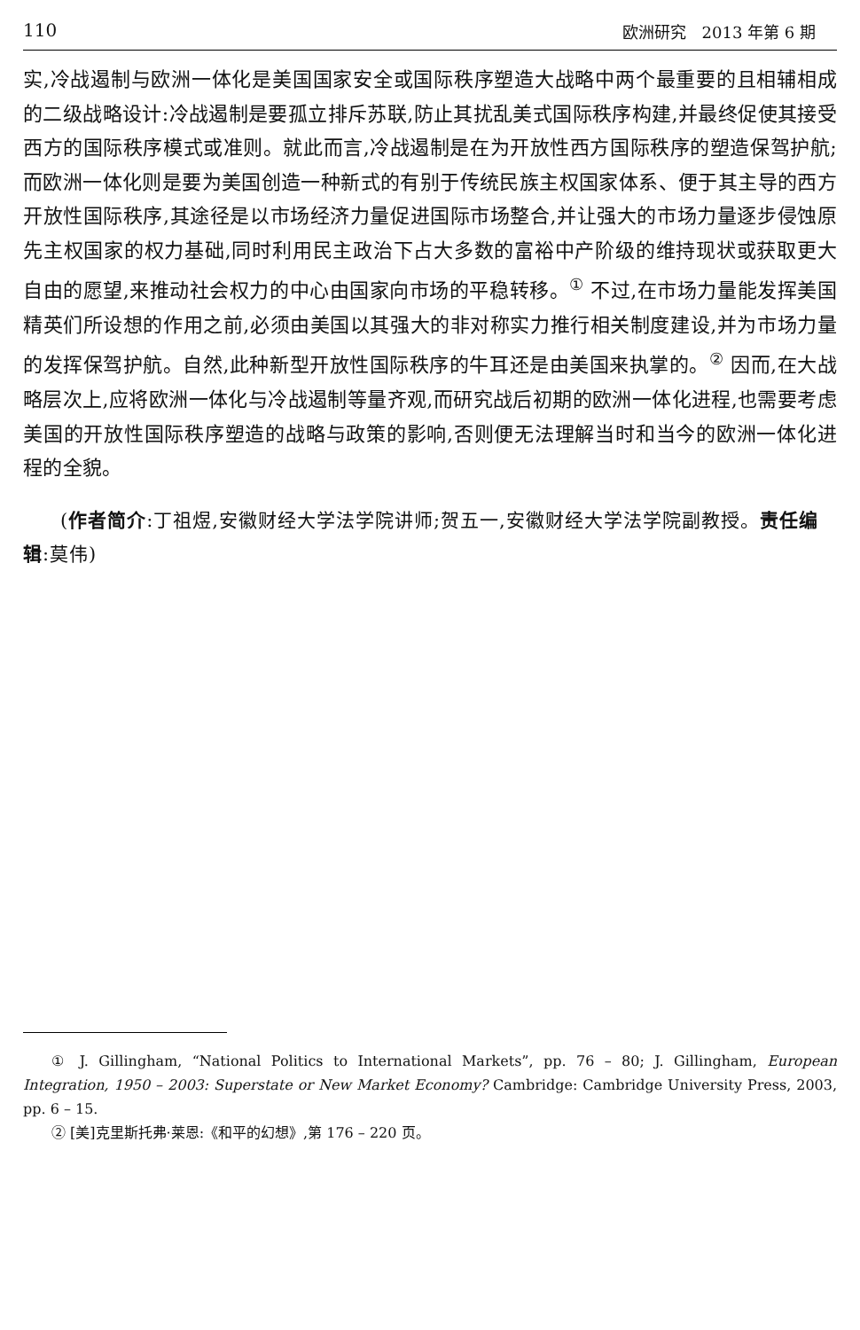110 欧洲研究　2013 年第 6 期
实,冷战遏制与欧洲一体化是美国国家安全或国际秩序塑造大战略中两个最重要的且相辅相成的二级战略设计:冷战遏制是要孤立排斥苏联,防止其扰乱美式国际秩序构建,并最终促使其接受西方的国际秩序模式或准则。就此而言,冷战遏制是在为开放性西方国际秩序的塑造保驾护航;而欧洲一体化则是要为美国创造一种新式的有别于传统民族主权国家体系、便于其主导的西方开放性国际秩序,其途径是以市场经济力量促进国际市场整合,并让强大的市场力量逐步侵蚀原先主权国家的权力基础,同时利用民主政治下占大多数的富裕中产阶级的维持现状或获取更大自由的愿望,来推动社会权力的中心由国家向市场的平稳转移。<sup>①</sup> 不过,在市场力量能发挥美国精英们所设想的作用之前,必须由美国以其强大的非对称实力推行相关制度建设,并为市场力量的发挥保驾护航。自然,此种新型开放性国际秩序的牛耳还是由美国来执掌的。<sup>②</sup> 因而,在大战略层次上,应将欧洲一体化与冷战遏制等量齐观,而研究战后初期的欧洲一体化进程,也需要考虑美国的开放性国际秩序塑造的战略与政策的影响,否则便无法理解当时和当今的欧洲一体化进程的全貌。
(作者简介:丁祖煜,安徽财经大学法学院讲师;贺五一,安徽财经大学法学院副教授。责任编辑:莫伟)
① J. Gillingham, “National Politics to International Markets”, pp. 76 – 80; J. Gillingham, European Integration, 1950 – 2003: Superstate or New Market Economy? Cambridge: Cambridge University Press, 2003, pp. 6 – 15.
② [美]克里斯托弗·莱恩:《和平的幻想》,第 176 – 220 页。